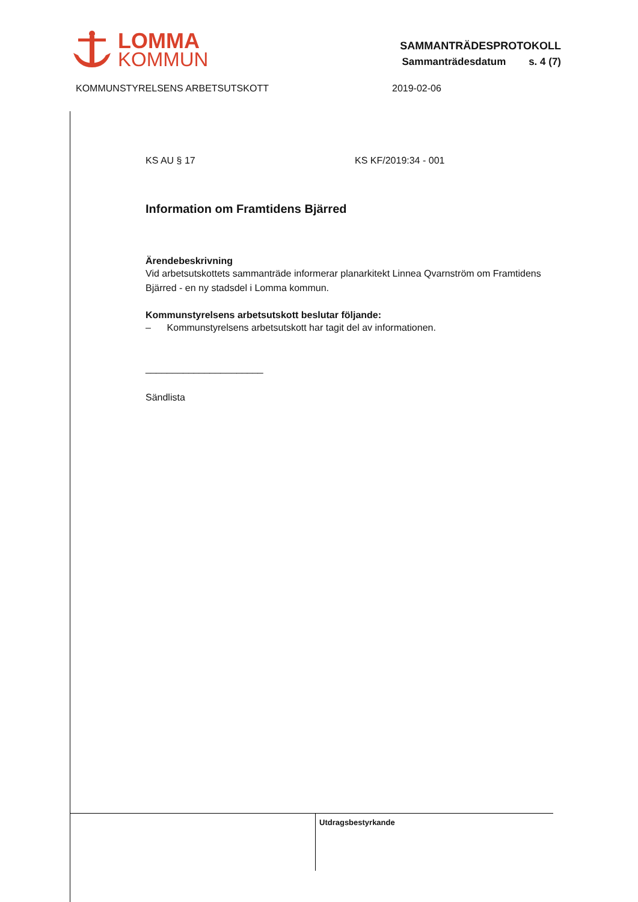LOMMA
KOMMUN
SAMMANTRÄDESPROTOKOLL
Sammanträdesdatum s. 4 (7)
KOMMUNSTYRELSENS ARBETSUTSKOTT 2019-02-06
KS AU § 17 KS KF/2019:34 - 001
Information om Framtidens Bjärred
Ärendebeskrivning
Vid arbetsutskottets sammanträde informerar planarkitekt Linnea Qvarnström om Framtidens Bjärred - en ny stadsdel i Lomma kommun.
Kommunstyrelsens arbetsutskott beslutar följande:
– Kommunstyrelsens arbetsutskott har tagit del av informationen.
______________________
Sändlista
Utdragsbestyrkande